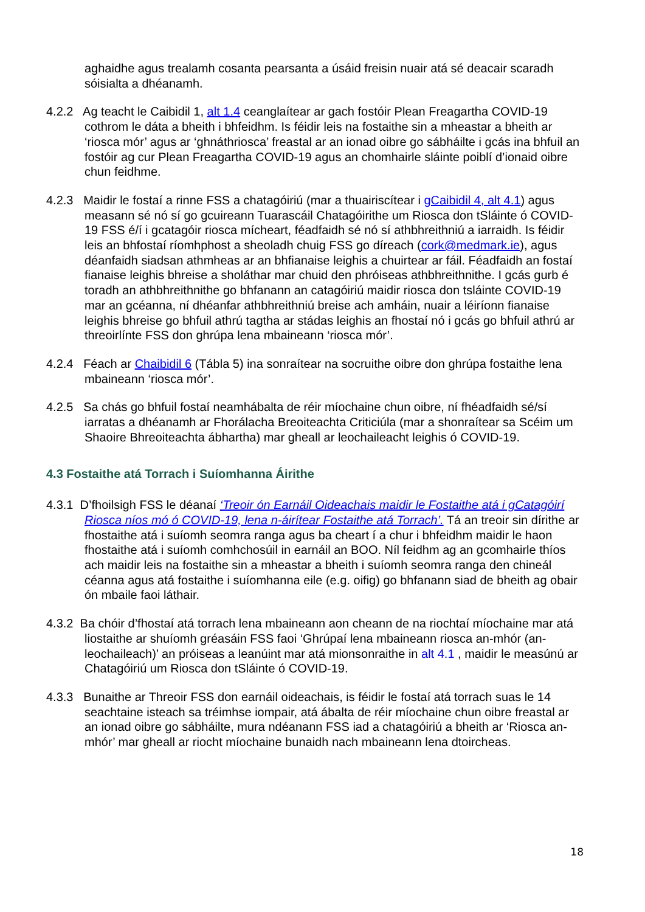aghaidhe agus trealamh cosanta pearsanta a úsáid freisin nuair atá sé deacair scaradh sóisialta a dhéanamh.
4.2.2 Ag teacht le Caibidil 1, alt 1.4 ceanglaítear ar gach fostóir Plean Freagartha COVID-19 cothrom le dáta a bheith i bhfeidhm. Is féidir leis na fostaithe sin a mheastar a bheith ar ‘riosca mór’ agus ar ‘ghnáthriosca’ freastal ar an ionad oibre go sábháilte i gcás ina bhfuil an fostóir ag cur Plean Freagartha COVID-19 agus an chomhairle sláinte poiblí d’ionaid oibre chun feidhme.
4.2.3 Maidir le fostaí a rinne FSS a chatagóiriú (mar a thuairiscítear i gCaibidil 4, alt 4.1) agus measann sé nó sí go gcuireann Tuarascáil Chatagóirithe um Riosca don tSláinte ó COVID-19 FSS é/í i gcatagóir riosca mícheart, féadfaidh sé nó sí athbhreithniú a iarraidh. Is féidir leis an bhfostaí ríomhphost a sheoladh chuig FSS go díreach (cork@medmark.ie), agus déanfaidh siadsan athmheas ar an bhfianaise leighis a chuirtear ar fáil. Féadfaidh an fostaí fianaise leighis bhreise a sholáthar mar chuid den phróiseas athbhreithnithe. I gcás gurb é toradh an athbhreithnithe go bhfanann an catagóiriú maidir riosca don tsláinte COVID-19 mar an gcéanna, ní dhéanfar athbhreithniú breise ach amháin, nuair a léiríonn fianaise leighis bhreise go bhfuil athrú tagtha ar stádas leighis an fhostaí nó i gcás go bhfuil athrú ar threoirlínte FSS don ghrúpa lena mbaineann ‘riosca mór’.
4.2.4 Féach ar Chaibidil 6 (Tábla 5) ina sonraítear na socruithe oibre don ghrúpa fostaithe lena mbaineann ‘riosca mór’.
4.2.5 Sa chás go bhfuil fostaí neamhábalta de réir míochaine chun oibre, ní fhéadfaidh sé/sí iarratas a dhéanamh ar Fhorálacha Breoiteachta Criticiúla (mar a shonraítear sa Scéim um Shaoire Bhreoiteachta ábhartha) mar gheall ar leochaileacht leighis ó COVID-19.
4.3 Fostaithe atá Torrach i Suíomhanna Áirithe
4.3.1 D’fhoilsigh FSS le déanaí ‘Treoir ón Earnáil Oideachais maidir le Fostaithe atá i gCatagóirí Riosca níos mó ó COVID-19, lena n-áirítear Fostaithe atá Torrach’. Tá an treoir sin dírithe ar fhostaithe atá i suíomh seomra ranga agus ba cheart í a chur i bhfeidhm maidir le haon fhostaithe atá i suíomh comhchosúil in earnáil an BOO. Níl feidhm ag an gcomhairle thíos ach maidir leis na fostaithe sin a mheastar a bheith i suíomh seomra ranga den chineál céanna agus atá fostaithe i suíomhanna eile (e.g. oifig) go bhfanann siad de bheith ag obair ón mbaile faoi láthair.
4.3.2 Ba chóir d’fhostaí atá torrach lena mbaineann aon cheann de na riochtaí míochaine mar atá liostaithe ar shuíomh gréasáin FSS faoi ‘Ghrúpaí lena mbaineann riosca an-mhór (an-leochaileach)’ an próiseas a leanúint mar atá mionsonraithe in alt 4.1 , maidir le measúnú ar Chatagóiriú um Riosca don tSláinte ó COVID-19.
4.3.3 Bunaithe ar Threoir FSS don earnáil oideachais, is féidir le fostaí atá torrach suas le 14 seachtaine isteach sa tréimhse iompair, atá ábalta de réir míochaine chun oibre freastal ar an ionad oibre go sábháilte, mura ndéanann FSS iad a chatagóiriú a bheith ar ‘Riosca an-mhór’ mar gheall ar riocht míochaine bunaidh nach mbaineann lena dtoircheas.
18